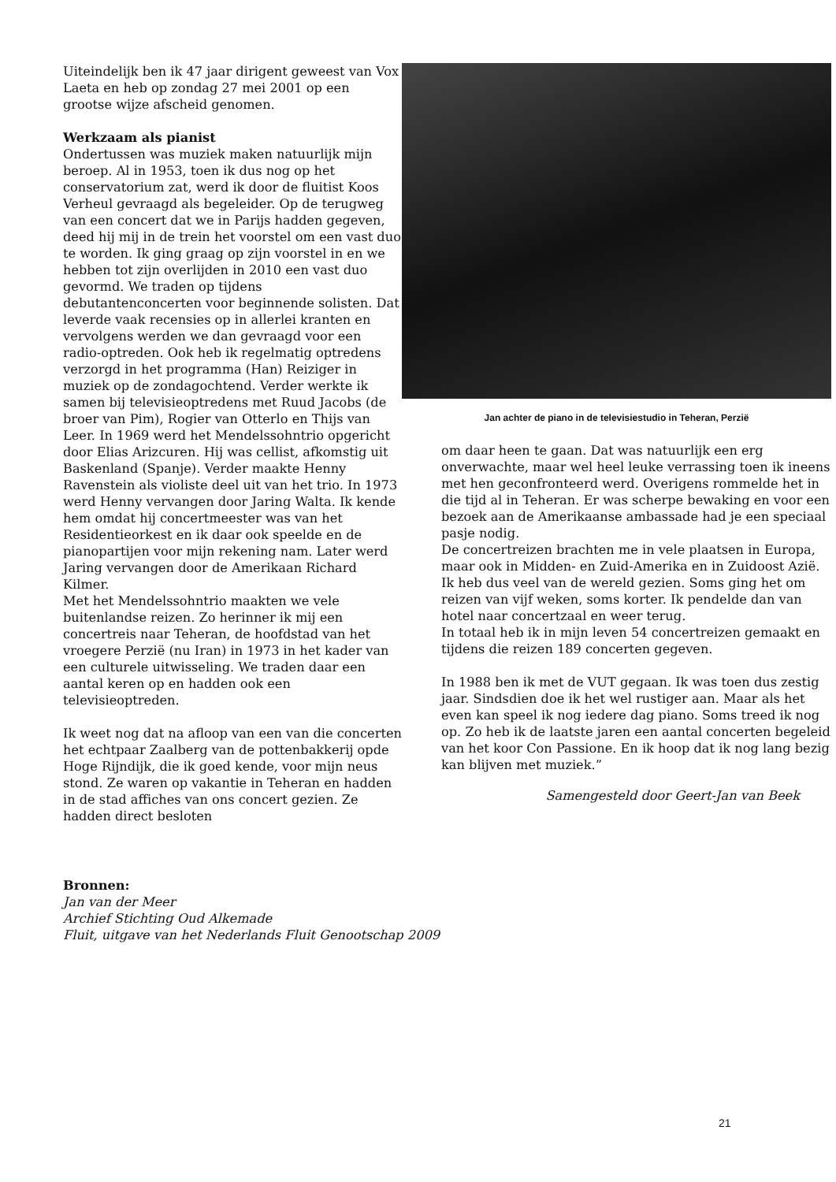Uiteindelijk ben ik 47 jaar dirigent geweest van Vox Laeta en heb op zondag 27 mei 2001 op een grootse wijze afscheid genomen.
Werkzaam als pianist
Ondertussen was muziek maken natuurlijk mijn beroep. Al in 1953, toen ik dus nog op het conservatorium zat, werd ik door de fluitist Koos Verheul gevraagd als begeleider. Op de terugweg van een concert dat we in Parijs hadden gegeven, deed hij mij in de trein het voorstel om een vast duo te worden. Ik ging graag op zijn voorstel in en we hebben tot zijn overlijden in 2010 een vast duo gevormd. We traden op tijdens debutantenconcerten voor beginnende solisten. Dat leverde vaak recensies op in allerlei kranten en vervolgens werden we dan gevraagd voor een radio-optreden. Ook heb ik regelmatig optredens verzorgd in het programma (Han) Reiziger in muziek op de zondagochtend. Verder werkte ik samen bij televisieoptredens met Ruud Jacobs (de broer van Pim), Rogier van Otterlo en Thijs van Leer. In 1969 werd het Mendelssohntrio opgericht door Elias Arizcuren. Hij was cellist, afkomstig uit Baskenland (Spanje). Verder maakte Henny Ravenstein als violiste deel uit van het trio. In 1973 werd Henny vervangen door Jaring Walta. Ik kende hem omdat hij concertmeester was van het Residentieorkest en ik daar ook speelde en de pianopartijen voor mijn rekening nam. Later werd Jaring vervangen door de Amerikaan Richard Kilmer.
Met het Mendelssohntrio maakten we vele buitenlandse reizen. Zo herinner ik mij een concertreis naar Teheran, de hoofdstad van het vroegere Perzië (nu Iran) in 1973 in het kader van een culturele uitwisseling. We traden daar een aantal keren op en hadden ook een televisieoptreden.
Ik weet nog dat na afloop van een van die concerten het echtpaar Zaalberg van de pottenbakkerij opde Hoge Rijndijk, die ik goed kende, voor mijn neus stond. Ze waren op vakantie in Teheran en hadden in de stad affiches van ons concert gezien. Ze hadden direct besloten
Jan achter de piano in de televisiestudio in Teheran, Perzië
om daar heen te gaan. Dat was natuurlijk een erg onverwachte, maar wel heel leuke verrassing toen ik ineens met hen geconfronteerd werd. Overigens rommelde het in die tijd al in Teheran. Er was scherpe bewaking en voor een bezoek aan de Amerikaanse ambassade had je een speciaal pasje nodig.
De concertreizen brachten me in vele plaatsen in Europa, maar ook in Midden- en Zuid-Amerika en in Zuidoost Azië. Ik heb dus veel van de wereld gezien. Soms ging het om reizen van vijf weken, soms korter. Ik pendelde dan van hotel naar concertzaal en weer terug.
In totaal heb ik in mijn leven 54 concertreizen gemaakt en tijdens die reizen 189 concerten gegeven.
In 1988 ben ik met de VUT gegaan. Ik was toen dus zestig jaar. Sindsdien doe ik het wel rustiger aan. Maar als het even kan speel ik nog iedere dag piano. Soms treed ik nog op. Zo heb ik de laatste jaren een aantal concerten begeleid van het koor Con Passione. En ik hoop dat ik nog lang bezig kan blijven met muziek.”
Samengesteld door Geert-Jan van Beek
Bronnen:
Jan van der Meer
Archief Stichting Oud Alkemade
Fluit, uitgave van het Nederlands Fluit Genootschap 2009
21